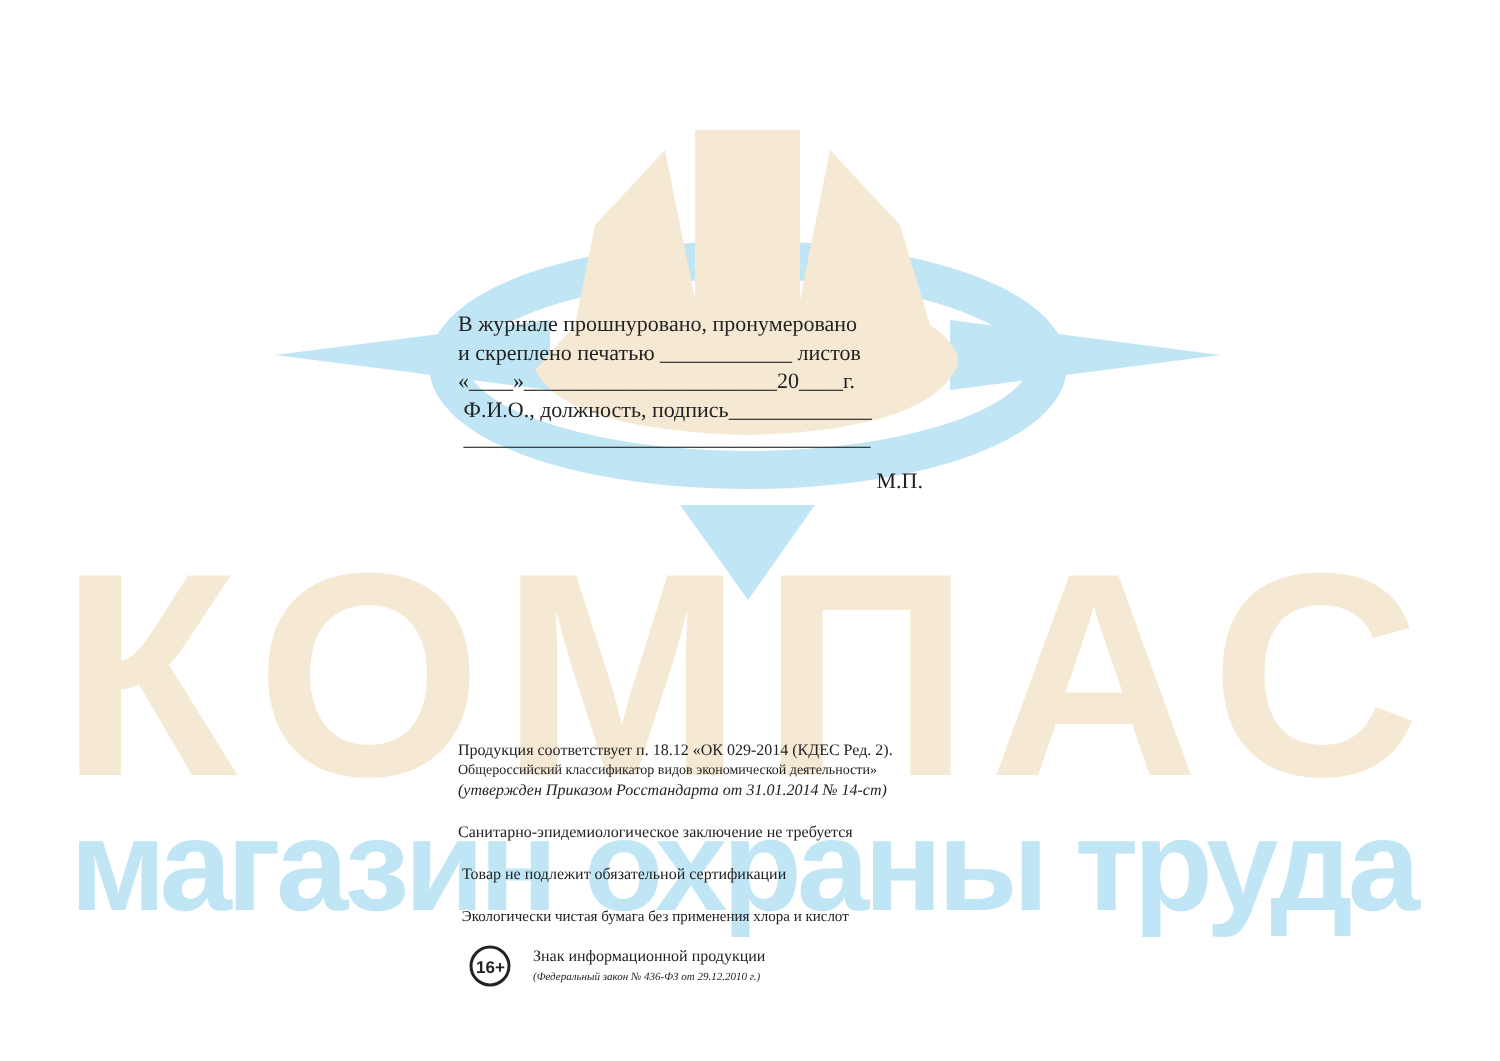КОМПАС
магазин охраны труда
16+
В журнале прошнуровано, пронумеровано
и скреплено печатью ____________ листов
«____»_______________________20____г.
Ф.И.О., должность, подпись_____________
_____________________________________
М.П.
Продукция соответствует п. 18.12 «ОК 029-2014 (КДЕС Ред. 2).
Общероссийский классификатор видов экономической деятельности»
(утвержден Приказом Росстандарта от 31.01.2014 № 14-ст)
Санитарно-эпидемиологическое заключение не требуется
Товар не подлежит обязательной сертификации
Экологически чистая бумага без применения хлора и кислот
Знак информационной продукции
(Федеральный закон № 436-ФЗ от 29.12.2010 г.)